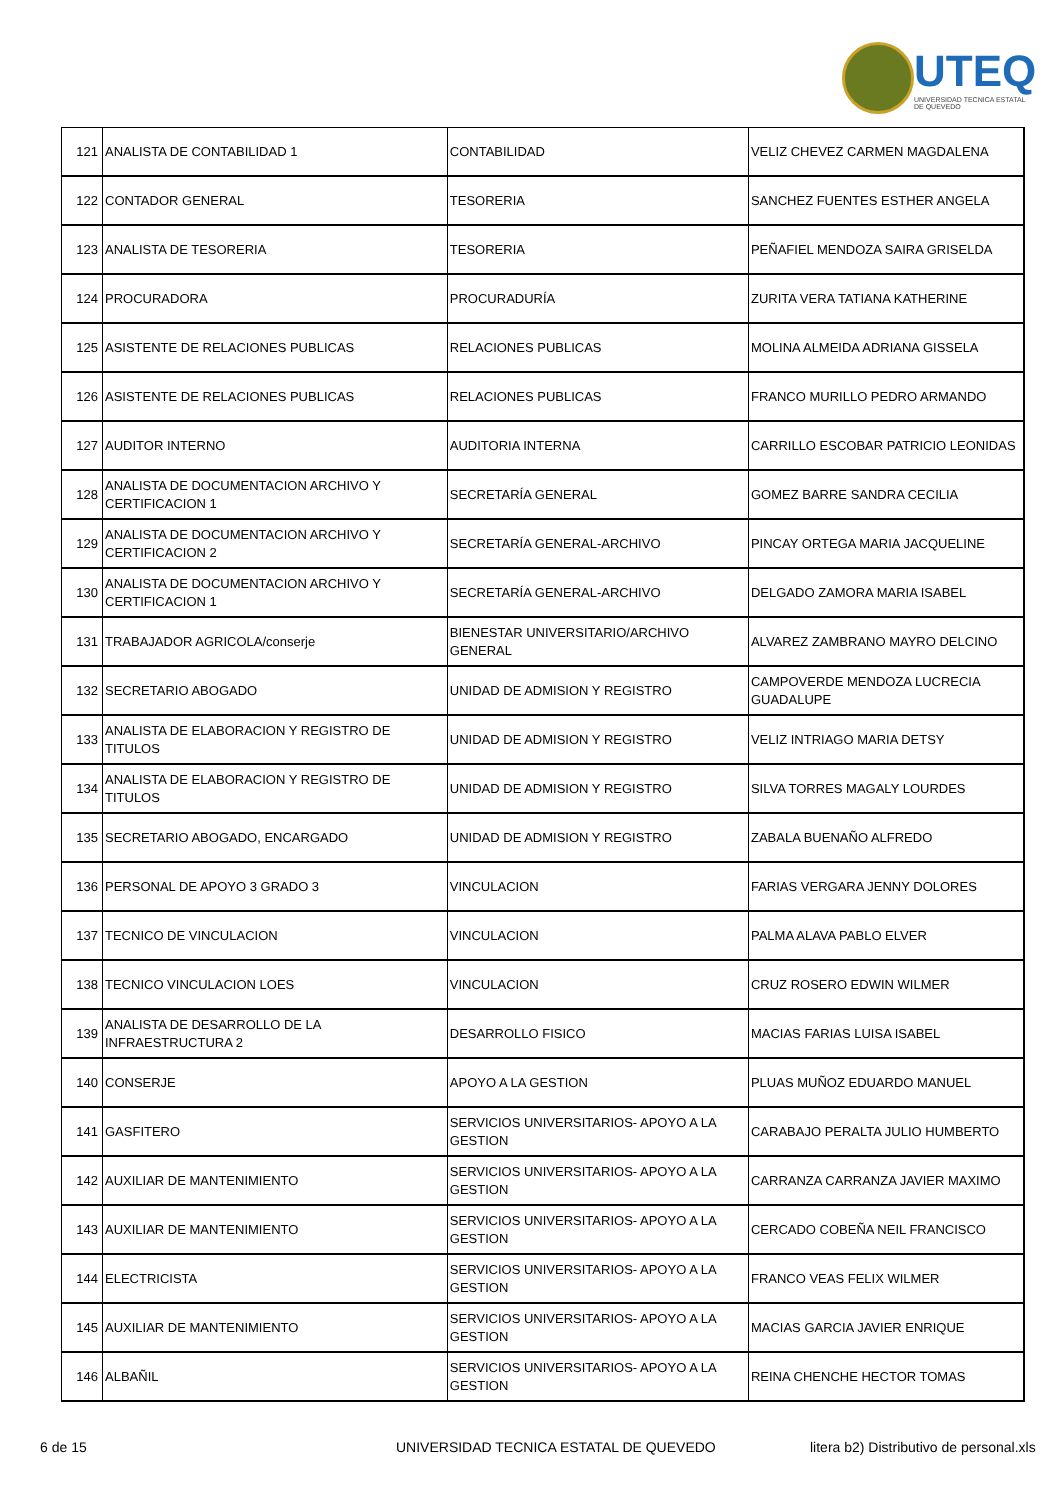UTEQ
UNIVERSIDAD TECNICA ESTATAL DE QUEVEDO
| 121 | ANALISTA DE CONTABILIDAD 1 | CONTABILIDAD | VELIZ CHEVEZ CARMEN MAGDALENA |
| 122 | CONTADOR GENERAL | TESORERIA | SANCHEZ FUENTES ESTHER ANGELA |
| 123 | ANALISTA DE TESORERIA | TESORERIA | PEÑAFIEL MENDOZA SAIRA GRISELDA |
| 124 | PROCURADORA | PROCURADURÍA | ZURITA VERA TATIANA KATHERINE |
| 125 | ASISTENTE DE RELACIONES PUBLICAS | RELACIONES PUBLICAS | MOLINA ALMEIDA ADRIANA GISSELA |
| 126 | ASISTENTE DE RELACIONES PUBLICAS | RELACIONES PUBLICAS | FRANCO MURILLO PEDRO ARMANDO |
| 127 | AUDITOR INTERNO | AUDITORIA INTERNA | CARRILLO ESCOBAR PATRICIO LEONIDAS |
| 128 | ANALISTA DE DOCUMENTACION ARCHIVO Y CERTIFICACION 1 | SECRETARÍA GENERAL | GOMEZ BARRE SANDRA CECILIA |
| 129 | ANALISTA DE DOCUMENTACION ARCHIVO Y CERTIFICACION 2 | SECRETARÍA GENERAL-ARCHIVO | PINCAY ORTEGA MARIA JACQUELINE |
| 130 | ANALISTA DE DOCUMENTACION ARCHIVO Y CERTIFICACION 1 | SECRETARÍA GENERAL-ARCHIVO | DELGADO ZAMORA MARIA ISABEL |
| 131 | TRABAJADOR AGRICOLA/conserje | BIENESTAR UNIVERSITARIO/ARCHIVO GENERAL | ALVAREZ ZAMBRANO MAYRO DELCINO |
| 132 | SECRETARIO ABOGADO | UNIDAD DE ADMISION Y REGISTRO | CAMPOVERDE MENDOZA LUCRECIA GUADALUPE |
| 133 | ANALISTA DE ELABORACION Y REGISTRO DE TITULOS | UNIDAD DE ADMISION Y REGISTRO | VELIZ INTRIAGO MARIA DETSY |
| 134 | ANALISTA DE ELABORACION Y REGISTRO DE TITULOS | UNIDAD DE ADMISION Y REGISTRO | SILVA TORRES MAGALY LOURDES |
| 135 | SECRETARIO ABOGADO, ENCARGADO | UNIDAD DE ADMISION Y REGISTRO | ZABALA BUENAÑO ALFREDO |
| 136 | PERSONAL DE APOYO 3 GRADO 3 | VINCULACION | FARIAS VERGARA JENNY DOLORES |
| 137 | TECNICO DE VINCULACION | VINCULACION | PALMA ALAVA PABLO ELVER |
| 138 | TECNICO VINCULACION LOES | VINCULACION | CRUZ ROSERO EDWIN WILMER |
| 139 | ANALISTA DE DESARROLLO DE LA INFRAESTRUCTURA 2 | DESARROLLO FISICO | MACIAS FARIAS LUISA ISABEL |
| 140 | CONSERJE | APOYO A LA GESTION | PLUAS MUÑOZ EDUARDO MANUEL |
| 141 | GASFITERO | SERVICIOS UNIVERSITARIOS- APOYO A LA GESTION | CARABAJO PERALTA JULIO HUMBERTO |
| 142 | AUXILIAR DE MANTENIMIENTO | SERVICIOS UNIVERSITARIOS- APOYO A LA GESTION | CARRANZA CARRANZA JAVIER MAXIMO |
| 143 | AUXILIAR DE MANTENIMIENTO | SERVICIOS UNIVERSITARIOS- APOYO A LA GESTION | CERCADO COBEÑA NEIL FRANCISCO |
| 144 | ELECTRICISTA | SERVICIOS UNIVERSITARIOS- APOYO A LA GESTION | FRANCO VEAS FELIX WILMER |
| 145 | AUXILIAR DE MANTENIMIENTO | SERVICIOS UNIVERSITARIOS- APOYO A LA GESTION | MACIAS GARCIA JAVIER ENRIQUE |
| 146 | ALBAÑIL | SERVICIOS UNIVERSITARIOS- APOYO A LA GESTION | REINA CHENCHE HECTOR TOMAS |
6 de 15 UNIVERSIDAD TECNICA ESTATAL DE QUEVEDO litera b2) Distributivo de personal.xls